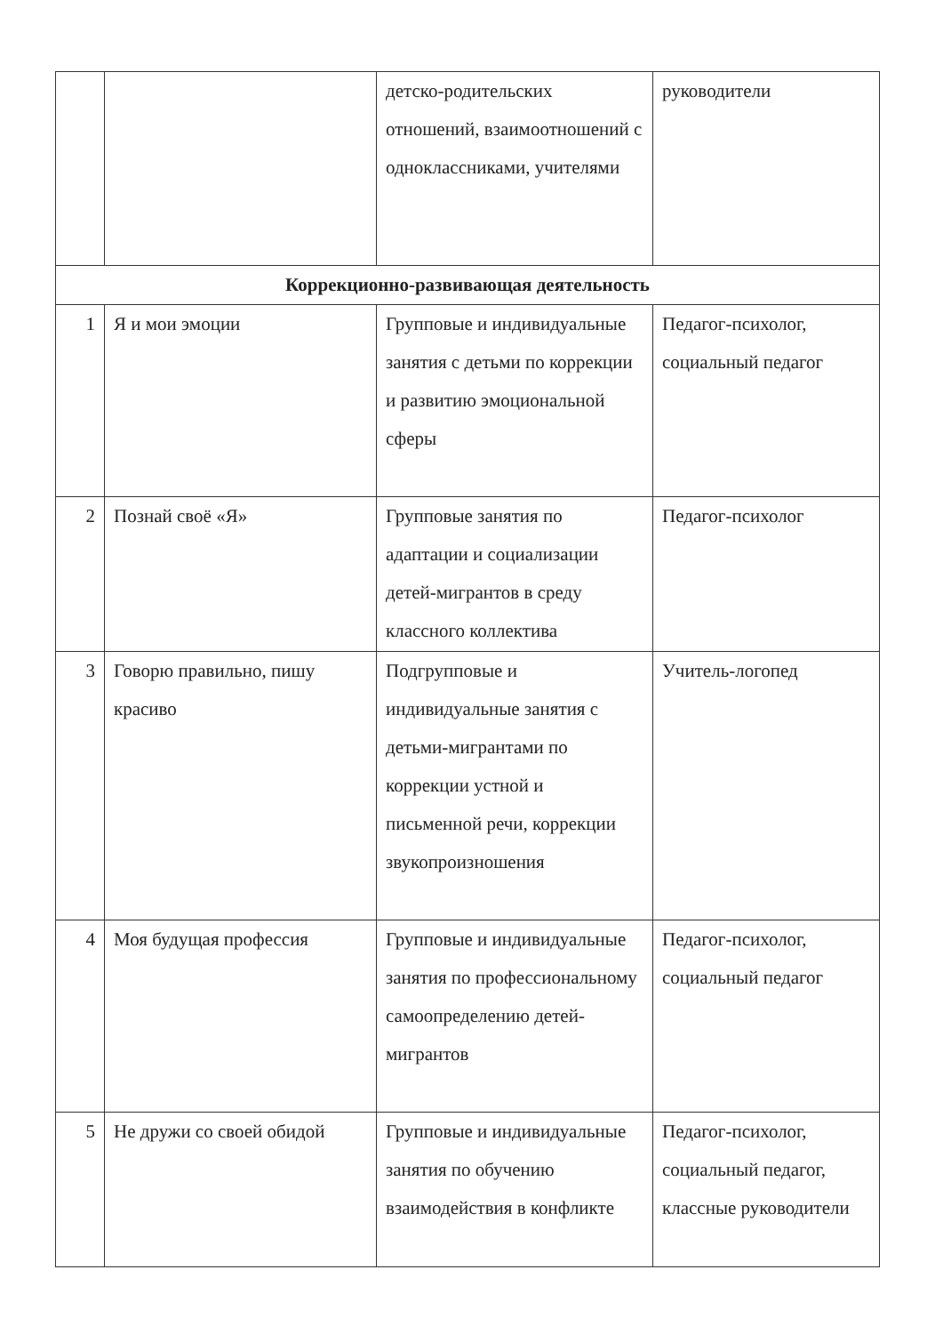| | | детско-родительских отношений, взаимоотношений с одноклассниками, учителями | руководители |
| Коррекционно-развивающая деятельность | | | |
| 1 | Я и мои эмоции | Групповые и индивидуальные занятия с детьми по коррекции и развитию эмоциональной сферы | Педагог-психолог, социальный педагог |
| 2 | Познай своё «Я» | Групповые занятия по адаптации и социализации детей-мигрантов в среду классного коллектива | Педагог-психолог |
| 3 | Говорю правильно, пишу красиво | Подгрупповые и индивидуальные занятия с детьми-мигрантами по коррекции устной и письменной речи, коррекции звукопроизношения | Учитель-логопед |
| 4 | Моя будущая профессия | Групповые и индивидуальные занятия по профессиональному самоопределению детей-мигрантов | Педагог-психолог, социальный педагог |
| 5 | Не дружи со своей обидой | Групповые и индивидуальные занятия по обучению взаимодействия в конфликте | Педагог-психолог, социальный педагог, классные руководители |